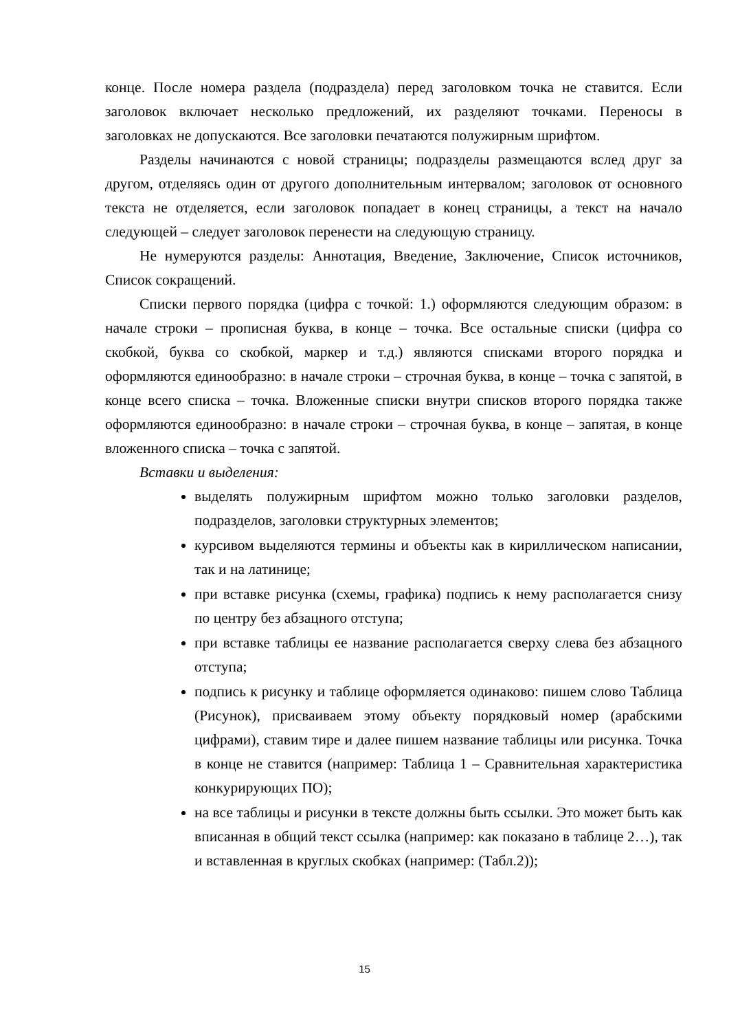конце. После номера раздела (подраздела) перед заголовком точка не ставится. Если заголовок включает несколько предложений, их разделяют точками. Переносы в заголовках не допускаются. Все заголовки печатаются полужирным шрифтом.
Разделы начинаются с новой страницы; подразделы размещаются вслед друг за другом, отделяясь один от другого дополнительным интервалом; заголовок от основного текста не отделяется, если заголовок попадает в конец страницы, а текст на начало следующей – следует заголовок перенести на следующую страницу.
Не нумеруются разделы: Аннотация, Введение, Заключение, Список источников, Список сокращений.
Списки первого порядка (цифра с точкой: 1.) оформляются следующим образом: в начале строки – прописная буква, в конце – точка. Все остальные списки (цифра со скобкой, буква со скобкой, маркер и т.д.) являются списками второго порядка и оформляются единообразно: в начале строки – строчная буква, в конце – точка с запятой, в конце всего списка – точка. Вложенные списки внутри списков второго порядка также оформляются единообразно: в начале строки – строчная буква, в конце – запятая, в конце вложенного списка – точка с запятой.
Вставки и выделения:
выделять полужирным шрифтом можно только заголовки разделов, подразделов, заголовки структурных элементов;
курсивом выделяются термины и объекты как в кириллическом написании, так и на латинице;
при вставке рисунка (схемы, графика) подпись к нему располагается снизу по центру без абзацного отступа;
при вставке таблицы ее название располагается сверху слева без абзацного отступа;
подпись к рисунку и таблице оформляется одинаково: пишем слово Таблица (Рисунок), присваиваем этому объекту порядковый номер (арабскими цифрами), ставим тире и далее пишем название таблицы или рисунка. Точка в конце не ставится (например: Таблица 1 – Сравнительная характеристика конкурирующих ПО);
на все таблицы и рисунки в тексте должны быть ссылки. Это может быть как вписанная в общий текст ссылка (например: как показано в таблице 2…), так и вставленная в круглых скобках (например: (Табл.2));
15